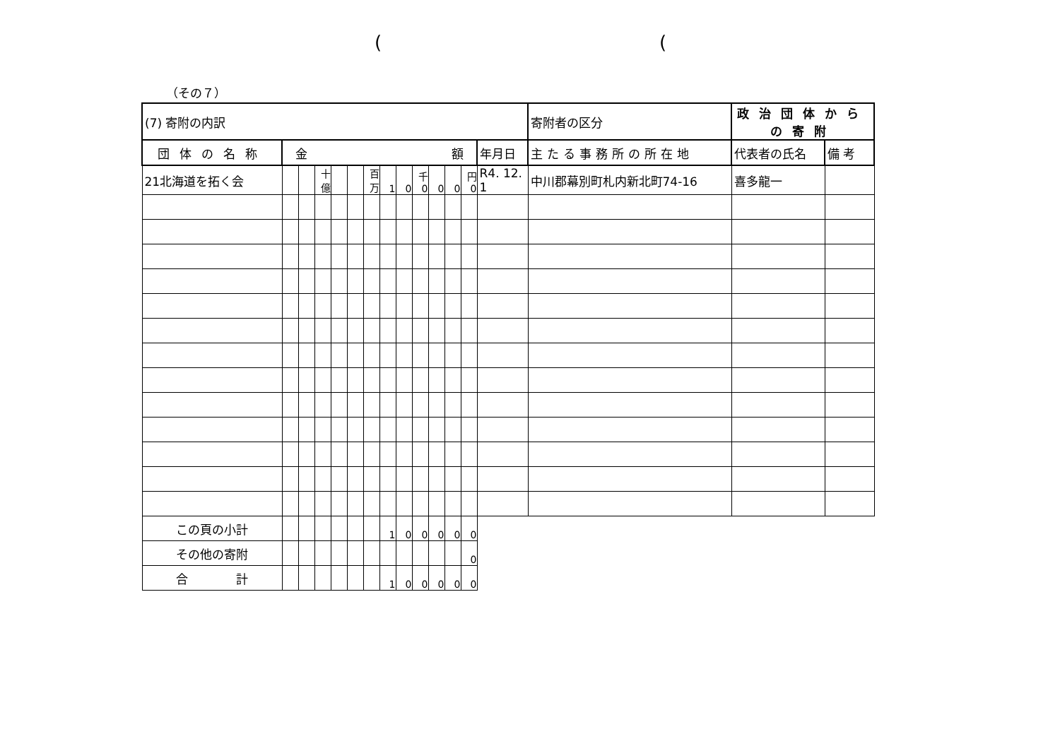( (
（その７）
| (7) 寄附の内訳 | | | | | | | | | | | | | | 寄附者の区分 | 政治団体からの寄附 | |
| 団体の名称 | 金 額 | | | | | | | | | | | | 年月日 | 主たる事務所の所在地 | 代表者の氏名 | 備 考 |
| 21北海道を拓く会 | | | 十億 | | | 百万 | 1 | 0 | 千 0 | 0 | 0 | 円 0 | R4. 12. 1 | 中川郡幕別町札内新北町74-16 | 喜多龍一 | |
| この頁の小計 | | | | | | | 1 | 0 | 0 | 0 | 0 | 0 | | | | |
| その他の寄附 | | | | | | | | | | | | 0 | | | | |
| 合 計 | | | | | | | 1 | 0 | 0 | 0 | 0 | 0 | | | | |